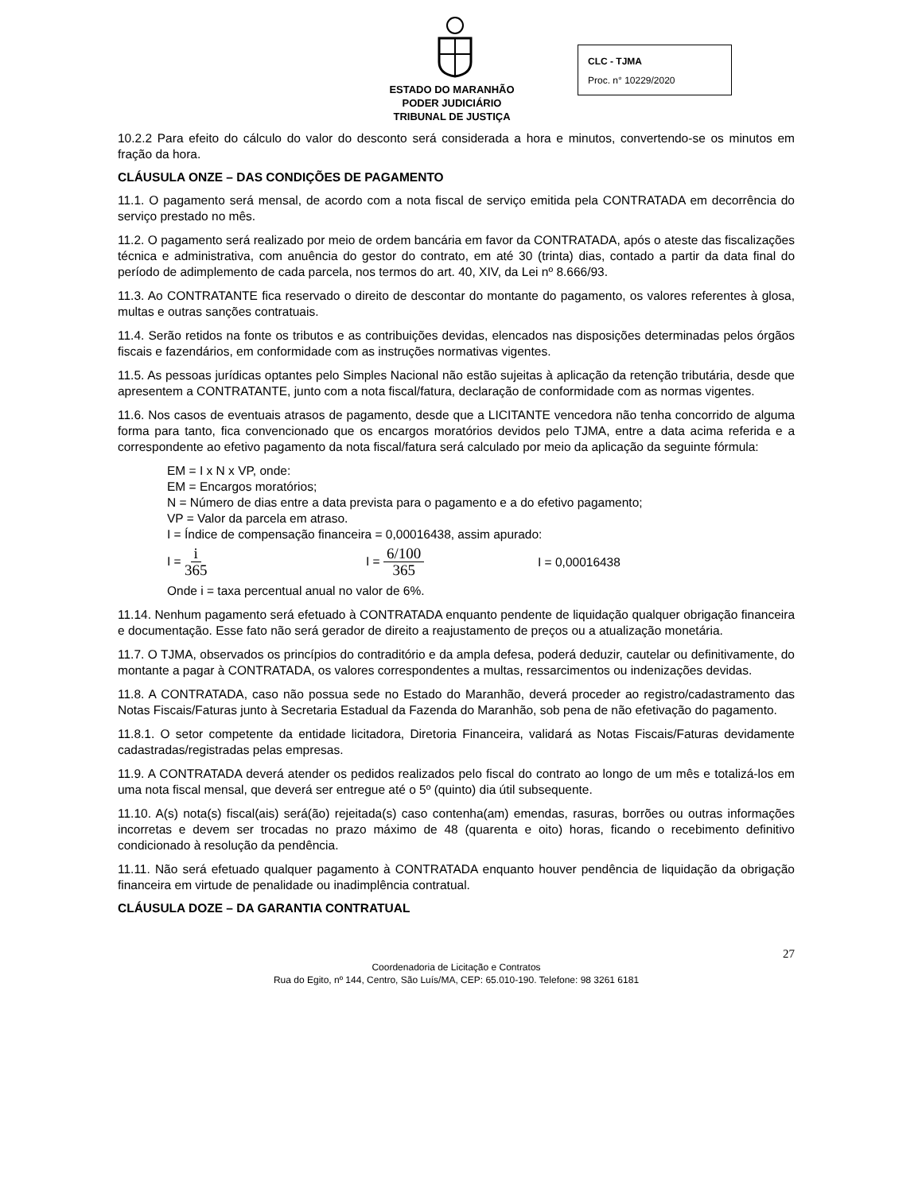ESTADO DO MARANHÃO
PODER JUDICIÁRIO
TRIBUNAL DE JUSTIÇA
CLC - TJMA
Proc. n° 10229/2020
10.2.2 Para efeito do cálculo do valor do desconto será considerada a hora e minutos, convertendo-se os minutos em fração da hora.
CLÁUSULA ONZE – DAS CONDIÇÕES DE PAGAMENTO
11.1. O pagamento será mensal, de acordo com a nota fiscal de serviço emitida pela CONTRATADA em decorrência do serviço prestado no mês.
11.2. O pagamento será realizado por meio de ordem bancária em favor da CONTRATADA, após o ateste das fiscalizações técnica e administrativa, com anuência do gestor do contrato, em até 30 (trinta) dias, contado a partir da data final do período de adimplemento de cada parcela, nos termos do art. 40, XIV, da Lei nº 8.666/93.
11.3. Ao CONTRATANTE fica reservado o direito de descontar do montante do pagamento, os valores referentes à glosa, multas e outras sanções contratuais.
11.4. Serão retidos na fonte os tributos e as contribuições devidas, elencados nas disposições determinadas pelos órgãos fiscais e fazendários, em conformidade com as instruções normativas vigentes.
11.5. As pessoas jurídicas optantes pelo Simples Nacional não estão sujeitas à aplicação da retenção tributária, desde que apresentem a CONTRATANTE, junto com a nota fiscal/fatura, declaração de conformidade com as normas vigentes.
11.6. Nos casos de eventuais atrasos de pagamento, desde que a LICITANTE vencedora não tenha concorrido de alguma forma para tanto, fica convencionado que os encargos moratórios devidos pelo TJMA, entre a data acima referida e a correspondente ao efetivo pagamento da nota fiscal/fatura será calculado por meio da aplicação da seguinte fórmula:
EM = I x N x VP, onde:
EM = Encargos moratórios;
N = Número de dias entre a data prevista para o pagamento e a do efetivo pagamento;
VP = Valor da parcela em atraso.
I = Índice de compensação financeira = 0,00016438, assim apurado:
I = i 365
I = 6/100 365
I = 0,00016438
Onde i = taxa percentual anual no valor de 6%.
11.14. Nenhum pagamento será efetuado à CONTRATADA enquanto pendente de liquidação qualquer obrigação financeira e documentação. Esse fato não será gerador de direito a reajustamento de preços ou a atualização monetária.
11.7. O TJMA, observados os princípios do contraditório e da ampla defesa, poderá deduzir, cautelar ou definitivamente, do montante a pagar à CONTRATADA, os valores correspondentes a multas, ressarcimentos ou indenizações devidas.
11.8. A CONTRATADA, caso não possua sede no Estado do Maranhão, deverá proceder ao registro/cadastramento das Notas Fiscais/Faturas junto à Secretaria Estadual da Fazenda do Maranhão, sob pena de não efetivação do pagamento.
11.8.1. O setor competente da entidade licitadora, Diretoria Financeira, validará as Notas Fiscais/Faturas devidamente cadastradas/registradas pelas empresas.
11.9. A CONTRATADA deverá atender os pedidos realizados pelo fiscal do contrato ao longo de um mês e totalizá-los em uma nota fiscal mensal, que deverá ser entregue até o 5º (quinto) dia útil subsequente.
11.10. A(s) nota(s) fiscal(ais) será(ão) rejeitada(s) caso contenha(am) emendas, rasuras, borrões ou outras informações incorretas e devem ser trocadas no prazo máximo de 48 (quarenta e oito) horas, ficando o recebimento definitivo condicionado à resolução da pendência.
11.11. Não será efetuado qualquer pagamento à CONTRATADA enquanto houver pendência de liquidação da obrigação financeira em virtude de penalidade ou inadimplência contratual.
CLÁUSULA DOZE – DA GARANTIA CONTRATUAL
27
Coordenadoria de Licitação e Contratos
Rua do Egito, nº 144, Centro, São Luís/MA, CEP: 65.010-190. Telefone: 98 3261 6181